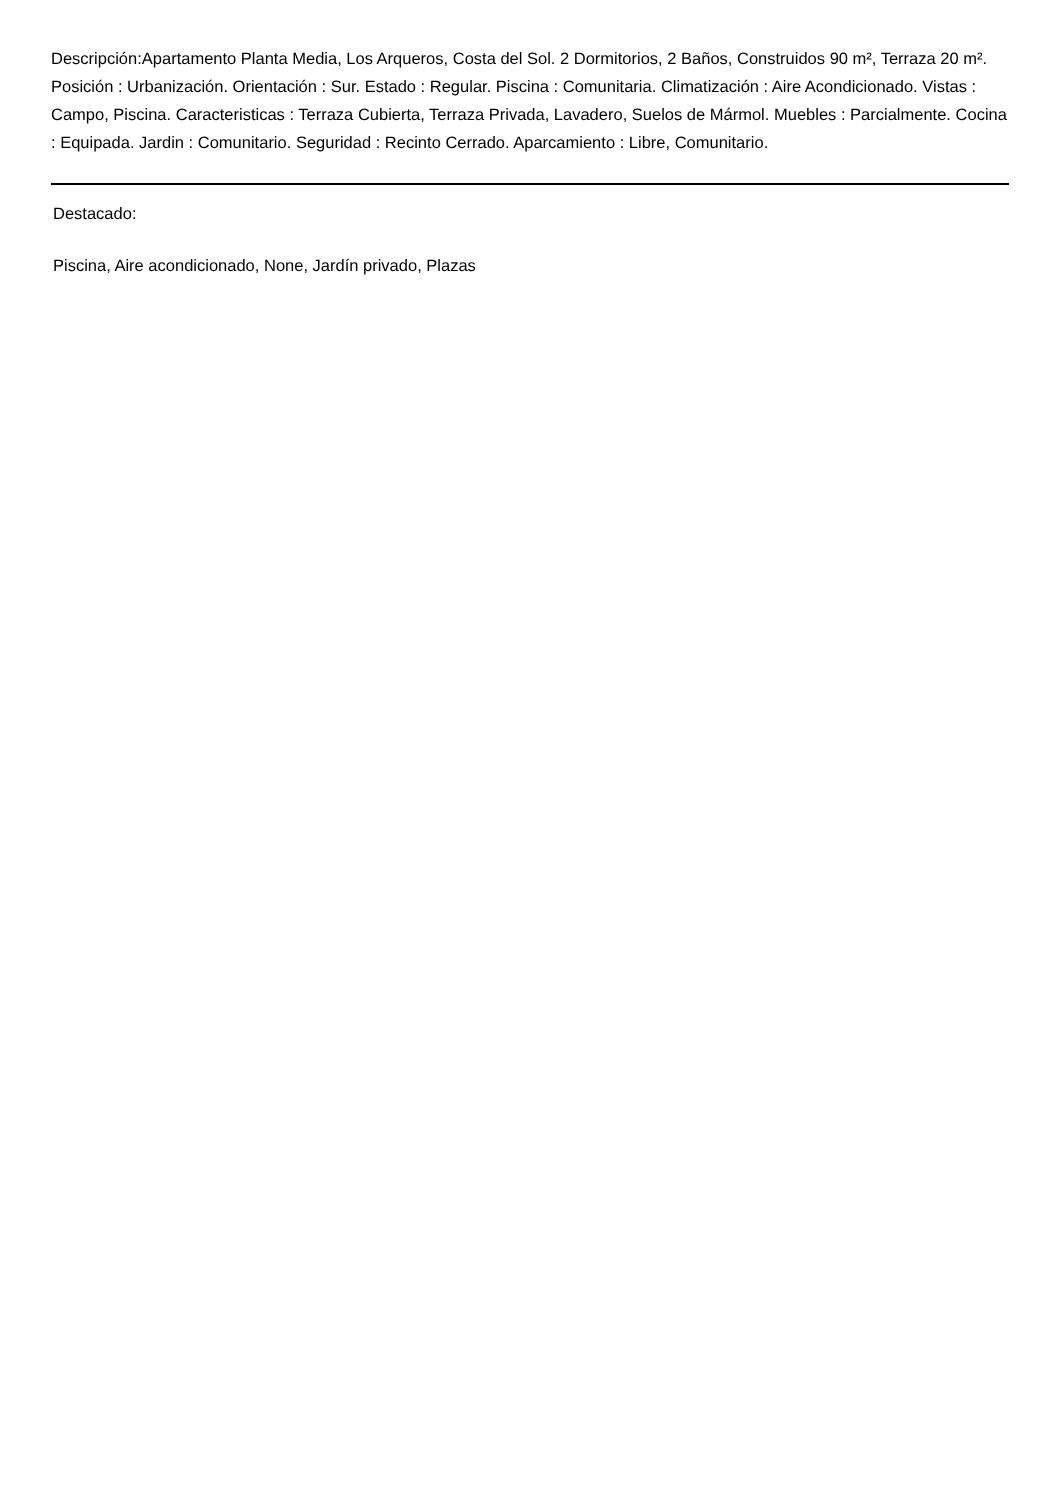Descripción:Apartamento Planta Media, Los Arqueros, Costa del Sol. 2 Dormitorios, 2 Baños, Construidos 90 m², Terraza 20 m². Posición : Urbanización. Orientación : Sur. Estado : Regular. Piscina : Comunitaria. Climatización : Aire Acondicionado. Vistas : Campo, Piscina. Caracteristicas : Terraza Cubierta, Terraza Privada, Lavadero, Suelos de Mármol. Muebles : Parcialmente. Cocina : Equipada. Jardin : Comunitario. Seguridad : Recinto Cerrado. Aparcamiento : Libre, Comunitario.
Destacado:
Piscina, Aire acondicionado, None, Jardín privado, Plazas